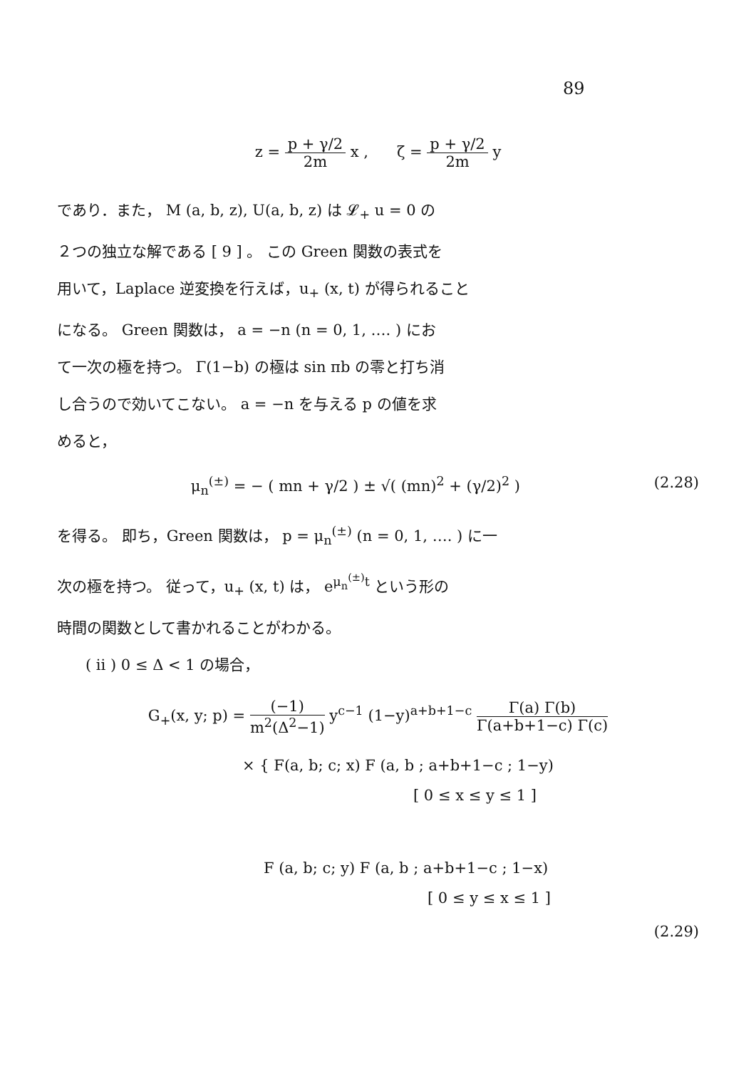89
z = p + γ/2 2m x , ζ = p + γ/2 2m y
であり．また， M (a, b, z), U(a, b, z) は 𝓛<sub>+</sub> u = 0 の
２つの独立な解である [ 9 ] 。 この Green 関数の表式を
用いて，Laplace 逆変換を行えば，u<sub>+</sub> (x, t) が得られること
になる。 Green 関数は， a = −n (n = 0, 1, …. ) にお
て一次の極を持つ。 Γ(1−b) の極は sin πb の零と打ち消
し合うので効いてこない。 a = −n を与える p の値を求
めると，
μ<sub>n</sub><sup>(±)</sup> = − ( mn + γ/2 ) ± √( (mn)<sup>2</sup> + (γ/2)<sup>2</sup> ) (2.28)
を得る。 即ち，Green 関数は， p = μ<sub>n</sub><sup>(±)</sup> (n = 0, 1, …. ) に一
次の極を持つ。 従って，u<sub>+</sub> (x, t) は， e<sup>μ<sub>n</sub><sup>(±)</sup>t</sup> という形の
時間の関数として書かれることがわかる。
( ii ) 0 ≤ Δ < 1 の場合，
G<sub>+</sub>(x, y; p) = (−1) m<sup>2</sup>(Δ<sup>2</sup>−1) y<sup>c−1</sup> (1−y)<sup>a+b+1−c</sup> Γ(a) Γ(b) Γ(a+b+1−c) Γ(c)
× { F(a, b; c; x) F (a, b ; a+b+1−c ; 1−y)
[ 0 ≤ x ≤ y ≤ 1 ]
F (a, b; c; y) F (a, b ; a+b+1−c ; 1−x)
[ 0 ≤ y ≤ x ≤ 1 ]
(2.29)